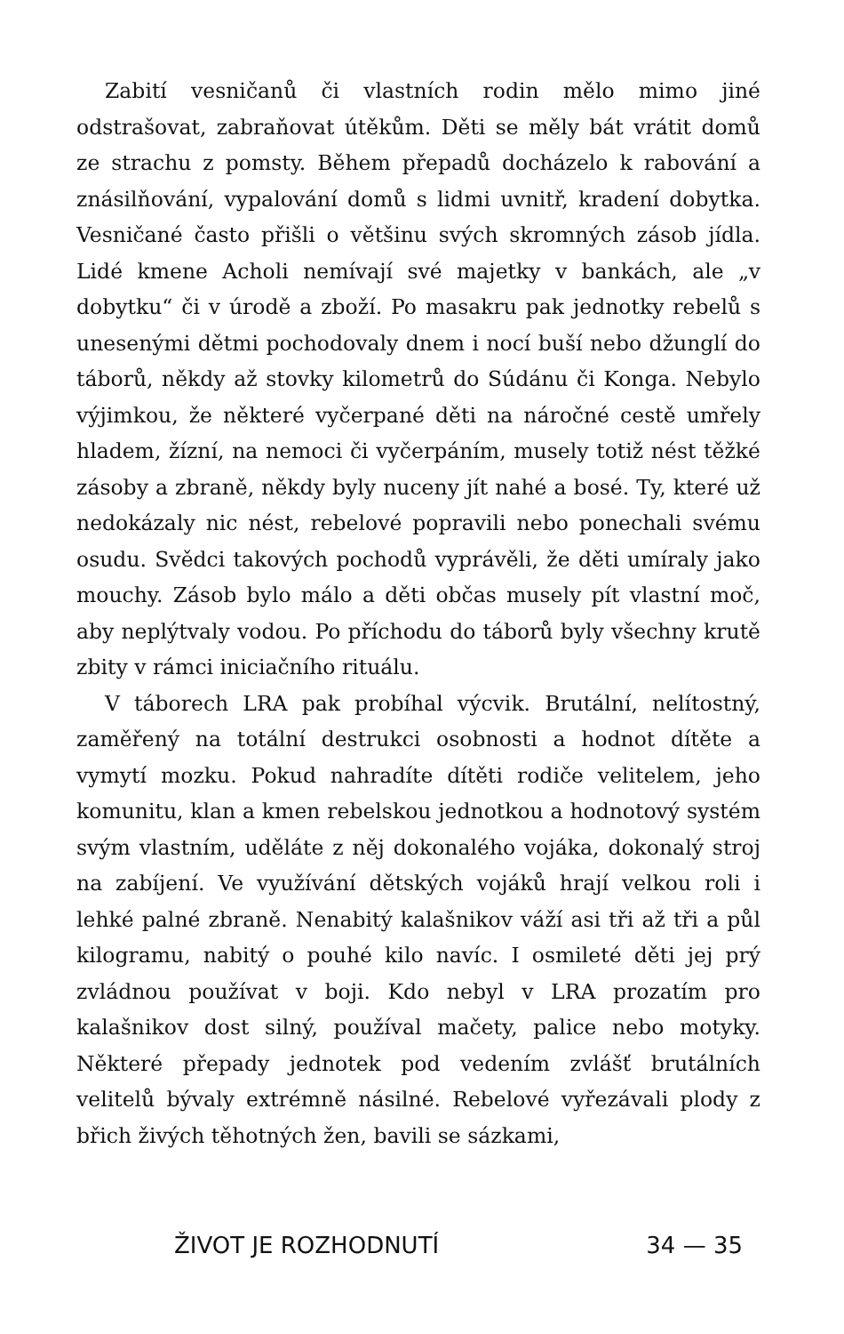Zabití vesničanů či vlastních rodin mělo mimo jiné odstrašovat, zabraňovat útěkům. Děti se měly bát vrátit domů ze strachu z pomsty. Během přepadů docházelo k rabování a znásilňování, vypalování domů s lidmi uvnitř, kradení dobytka. Vesničané často přišli o většinu svých skromných zásob jídla. Lidé kmene Acholi nemívají své majetky v bankách, ale „v dobytku“ či v úrodě a zboží. Po masakru pak jednotky rebelů s unesenými dětmi pochodovaly dnem i nocí buší nebo džunglí do táborů, někdy až stovky kilometrů do Súdánu či Konga. Nebylo výjimkou, že některé vyčerpané děti na náročné cestě umřely hladem, žízní, na nemoci či vyčerpáním, musely totiž nést těžké zásoby a zbraně, někdy byly nuceny jít nahé a bosé. Ty, které už nedokázaly nic nést, rebelové popravili nebo ponechali svému osudu. Svědci takových pochodů vyprávěli, že děti umíraly jako mouchy. Zásob bylo málo a děti občas musely pít vlastní moč, aby neplýtvaly vodou. Po příchodu do táborů byly všechny krutě zbity v rámci iniciačního rituálu.
V táborech LRA pak probíhal výcvik. Brutální, nelítostný, zaměřený na totální destrukci osobnosti a hodnot dítěte a vymytí mozku. Pokud nahradíte dítěti rodiče velitelem, jeho komunitu, klan a kmen rebelskou jednotkou a hodnotový systém svým vlastním, uděláte z něj dokonalého vojáka, dokonalý stroj na zabíjení. Ve využívání dětských vojáků hrají velkou roli i lehké palné zbraně. Nenabitý kalašnikov váží asi tři až tři a půl kilogramu, nabitý o pouhé kilo navíc. I osmileté děti jej prý zvládnou používat v boji. Kdo nebyl v LRA prozatím pro kalašnikov dost silný, používal mačety, palice nebo motyky. Některé přepady jednotek pod vedením zvlášť brutálních velitelů bývaly extrémně násilné. Rebelové vyřezávali plody z břich živých těhotných žen, bavili se sázkami,
ŽIVOT JE ROZHODNUTÍ 34 — 35